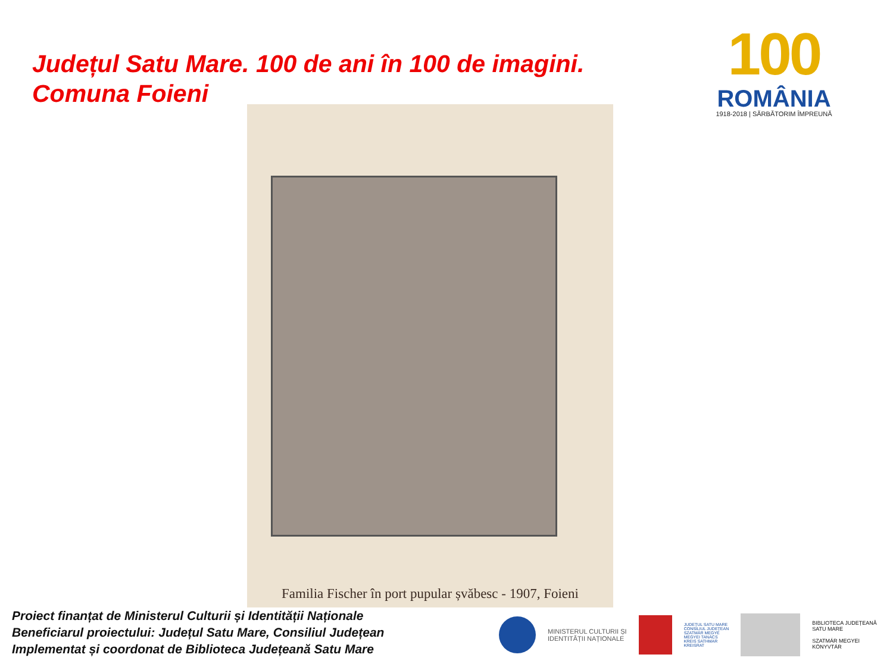Județul Satu Mare. 100 de ani în 100 de imagini.
Comuna Foieni
100
ROMÂNIA
1918-2018 | SĂRBĂTORIM ÎMPREUNĂ
Familia Fischer în port pupular șvăbesc - 1907, Foieni
Proiect finanțat de Ministerul Culturii și Identității Naționale
Beneficiarul proiectului: Județul Satu Mare, Consiliul Județean
Implementat și coordonat de Biblioteca Județeană Satu Mare
MINISTERUL CULTURII ȘI
IDENTITĂȚII NAȚIONALE
JUDEȚUL SATU MARE
CONSILIUL JUDEȚEAN
SZATMÁR MEGYE
MEGYEI TANÁCS
KREIS SATHMAR
KREISRAT
BIBLIOTECA JUDEȚEANĂ
SATU MARE
SZATMÁR MEGYEI
KÖNYVTÁR